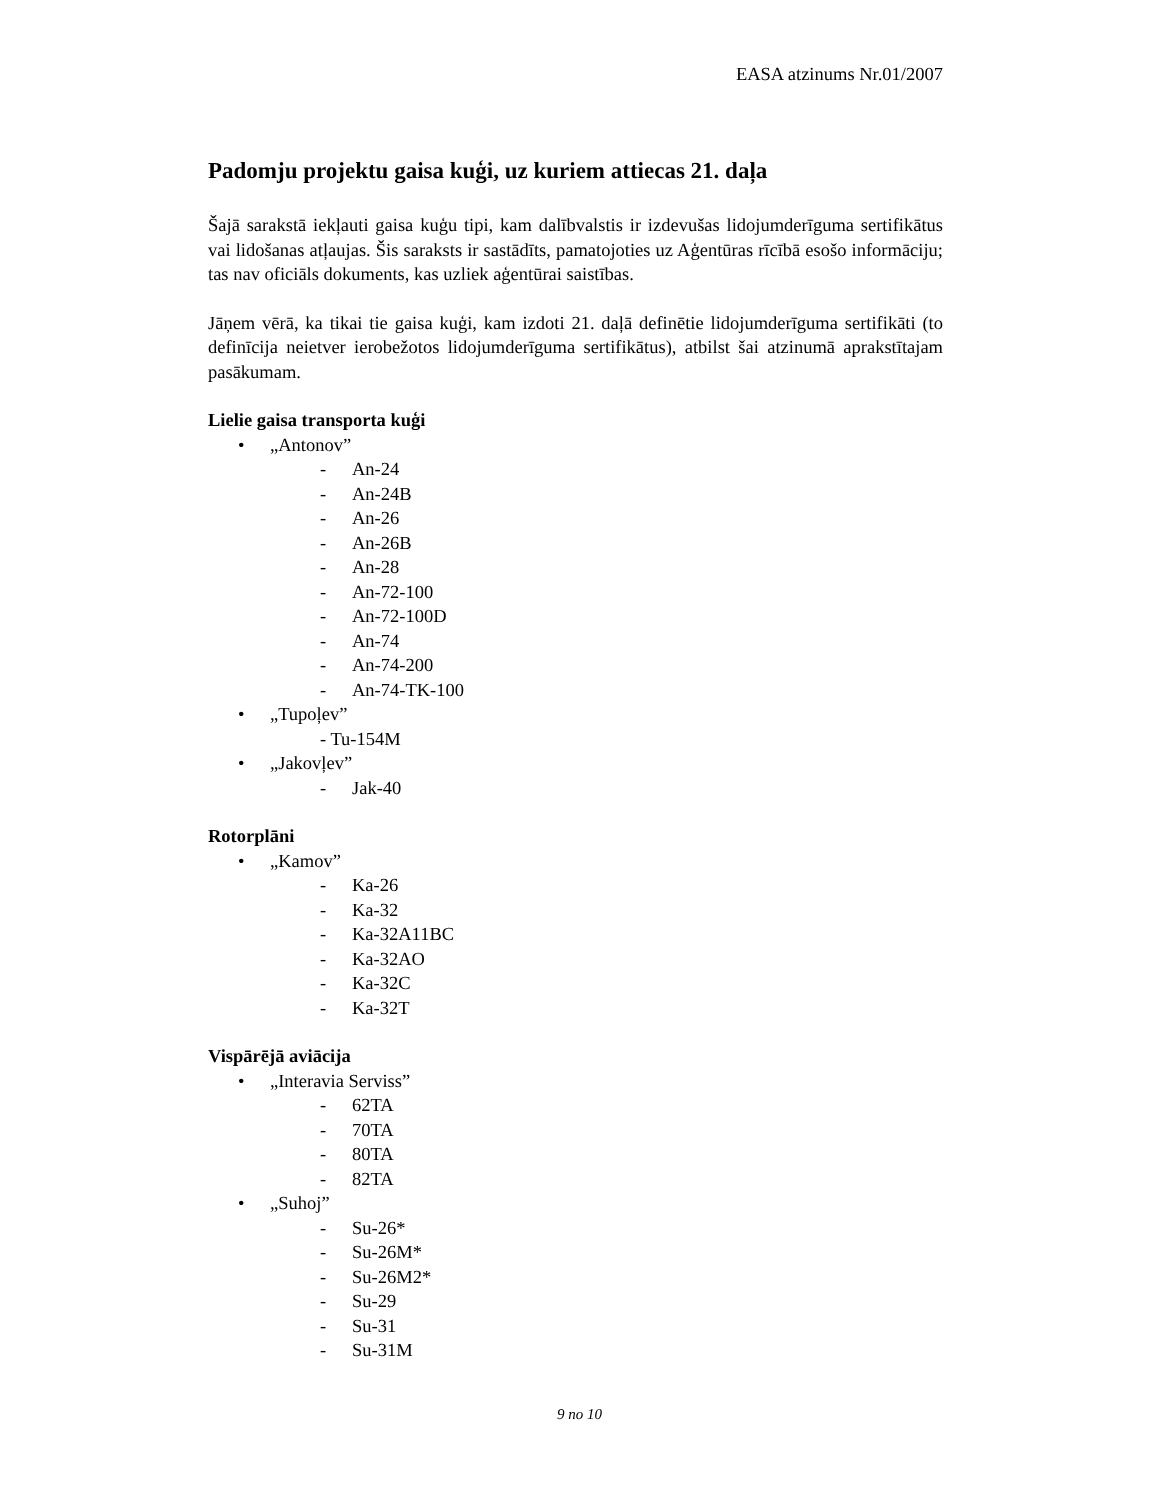EASA atzinums Nr.01/2007
Padomju projektu gaisa kuģi, uz kuriem attiecas 21. daļa
Šajā sarakstā iekļauti gaisa kuģu tipi, kam dalībvalstis ir izdevušas lidojumderīguma sertifikātus vai lidošanas atļaujas. Šis saraksts ir sastādīts, pamatojoties uz Aģentūras rīcībā esošo informāciju; tas nav oficiāls dokuments, kas uzliek aģentūrai saistības.
Jāņem vērā, ka tikai tie gaisa kuģi, kam izdoti 21. daļā definētie lidojumderīguma sertifikāti (to definīcija neietver ierobežotos lidojumderīguma sertifikātus), atbilst šai atzinumā aprakstītajam pasākumam.
Lielie gaisa transporta kuģi
• „Antonov”
- An-24
- An-24B
- An-26
- An-26B
- An-28
- An-72-100
- An-72-100D
- An-74
- An-74-200
- An-74-TK-100
• „Tupoļev”
- Tu-154M
• „Jakovļev”
- Jak-40
Rotorplāni
• „Kamov”
- Ka-26
- Ka-32
- Ka-32A11BC
- Ka-32AO
- Ka-32C
- Ka-32T
Vispārējā aviācija
• „Interavia Serviss”
- 62TA
- 70TA
- 80TA
- 82TA
• „Suhoj”
- Su-26*
- Su-26M*
- Su-26M2*
- Su-29
- Su-31
- Su-31M
9 no 10